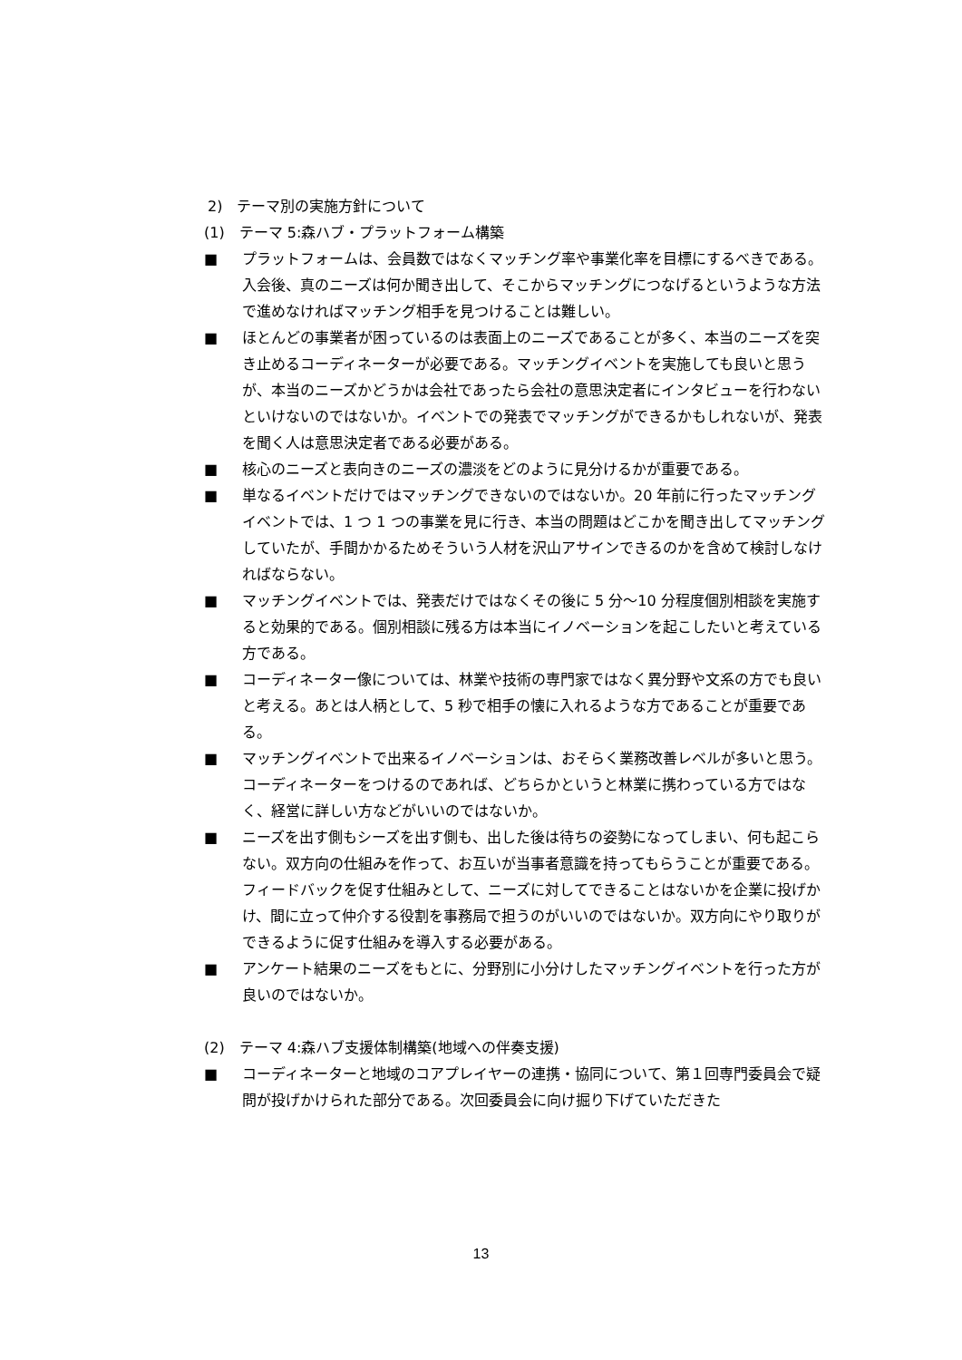2)　テーマ別の実施方針について
(1)　テーマ 5:森ハブ・プラットフォーム構築
■ プラットフォームは、会員数ではなくマッチング率や事業化率を目標にするべきである。入会後、真のニーズは何か聞き出して、そこからマッチングにつなげるというような方法で進めなければマッチング相手を見つけることは難しい。
■ ほとんどの事業者が困っているのは表面上のニーズであることが多く、本当のニーズを突き止めるコーディネーターが必要である。マッチングイベントを実施しても良いと思うが、本当のニーズかどうかは会社であったら会社の意思決定者にインタビューを行わないといけないのではないか。イベントでの発表でマッチングができるかもしれないが、発表を聞く人は意思決定者である必要がある。
■ 核心のニーズと表向きのニーズの濃淡をどのように見分けるかが重要である。
■ 単なるイベントだけではマッチングできないのではないか。20 年前に行ったマッチングイベントでは、1 つ 1 つの事業を見に行き、本当の問題はどこかを聞き出してマッチングしていたが、手間かかるためそういう人材を沢山アサインできるのかを含めて検討しなければならない。
■ マッチングイベントでは、発表だけではなくその後に 5 分～10 分程度個別相談を実施すると効果的である。個別相談に残る方は本当にイノベーションを起こしたいと考えている方である。
■ コーディネーター像については、林業や技術の専門家ではなく異分野や文系の方でも良いと考える。あとは人柄として、5 秒で相手の懐に入れるような方であることが重要である。
■ マッチングイベントで出来るイノベーションは、おそらく業務改善レベルが多いと思う。コーディネーターをつけるのであれば、どちらかというと林業に携わっている方ではなく、経営に詳しい方などがいいのではないか。
■ ニーズを出す側もシーズを出す側も、出した後は待ちの姿勢になってしまい、何も起こらない。双方向の仕組みを作って、お互いが当事者意識を持ってもらうことが重要である。フィードバックを促す仕組みとして、ニーズに対してできることはないかを企業に投げかけ、間に立って仲介する役割を事務局で担うのがいいのではないか。双方向にやり取りができるように促す仕組みを導入する必要がある。
■ アンケート結果のニーズをもとに、分野別に小分けしたマッチングイベントを行った方が良いのではないか。
(2)　テーマ 4:森ハブ支援体制構築(地域への伴奏支援)
■ コーディネーターと地域のコアプレイヤーの連携・協同について、第１回専門委員会で疑問が投げかけられた部分である。次回委員会に向け掘り下げていただきた
13